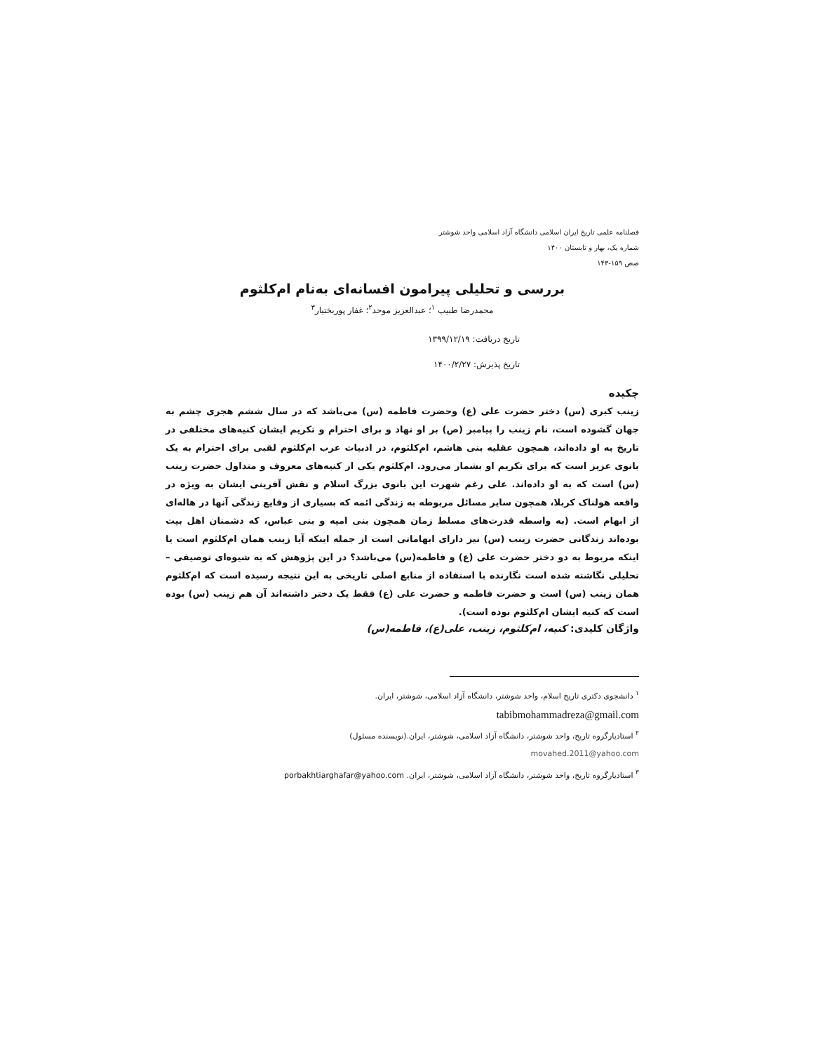فصلنامه علمی تاریخ ایران اسلامی دانشگاه آزاد اسلامی واحد شوشتر
شماره یک، بهار و تابستان ۱۴۰۰
صص ۱۵۹-۱۴۳
بررسی و تحلیلی پیرامون افسانه‌ای به‌نام ام‌کلثوم
محمدرضا طبیب <sup>۱</sup>؛ عبدالعزیز موحد<sup>۲</sup>؛ غفار پوربختیار<sup>۳</sup>
تاریخ دریافت: ۱۳۹۹/۱۲/۱۹
تاریخ پذیرش: ۱۴۰۰/۲/۲۷
چکیده
زینب کبری (س) دختر حضرت علی (ع) وحضرت فاطمه (س) می‌باشد که در سال ششم هجری چشم به جهان گشوده است، نام زینب را پیامبر (ص) بر او نهاد و برای احترام و تکریم ایشان کنیه‌های مختلفی در تاریخ به او داده‌اند، همچون عقلیه بنی هاشم، ام‌کلثوم، در ادبیات عرب ام‌کلثوم لقبی برای احترام به یک بانوی عزیز است که برای تکریم او بشمار می‌رود. ام‌کلثوم یکی از کنیه‌های معروف و متداول حضرت زینب (س) است که به او داده‌اند. علی رغم شهرت این بانوی بزرگ اسلام و نقش آفرینی ایشان به ویژه در واقعه هولناک کربلا، همچون سایر مسائل مربوطه به زندگی ائمه که بسیاری از وقایع زندگی آنها در هاله‌ای از ابهام است. (به واسطه قدرت‌های مسلط زمان همچون بنی امیه و بنی عباس، که دشمنان اهل بیت بوده‌اند زندگانی حضرت زینب (س) نیز دارای ابهاماتی است از جمله اینکه آیا زینب همان ام‌کلثوم است یا اینکه مربوط به دو دختر حضرت علی (ع) و فاطمه(س) می‌باشد؟ در این پژوهش که به شیوه‌ای توصیفی –تحلیلی نگاشته شده است نگارنده با استفاده از منابع اصلی تاریخی به این نتیجه رسیده است که ام‌کلثوم همان زینب (س) است و حضرت فاطمه و حضرت علی (ع) فقط یک دختر داشته‌اند آن هم زینب (س) بوده است که کنیه ایشان ام‌کلثوم بوده است).
واژگان کلیدی: کنیه، ام‌کلثوم، زینب، علی(ع)، فاطمه(س)
<sup>۱</sup> دانشجوی دکتری تاریخ اسلام، واحد شوشتر، دانشگاه آزاد اسلامی، شوشتر، ایران.
tabibmohammadreza@gmail.com
<sup>۲</sup> استادیارگروه تاریخ، واحد شوشتر، دانشگاه آزاد اسلامی، شوشتر، ایران.(نویسنده مسئول)
movahed.2011@yahoo.com
<sup>۳</sup> استادیارگروه تاریخ، واحد شوشتر، دانشگاه آزاد اسلامی، شوشتر، ایران. porbakhtiarghafar@yahoo.com